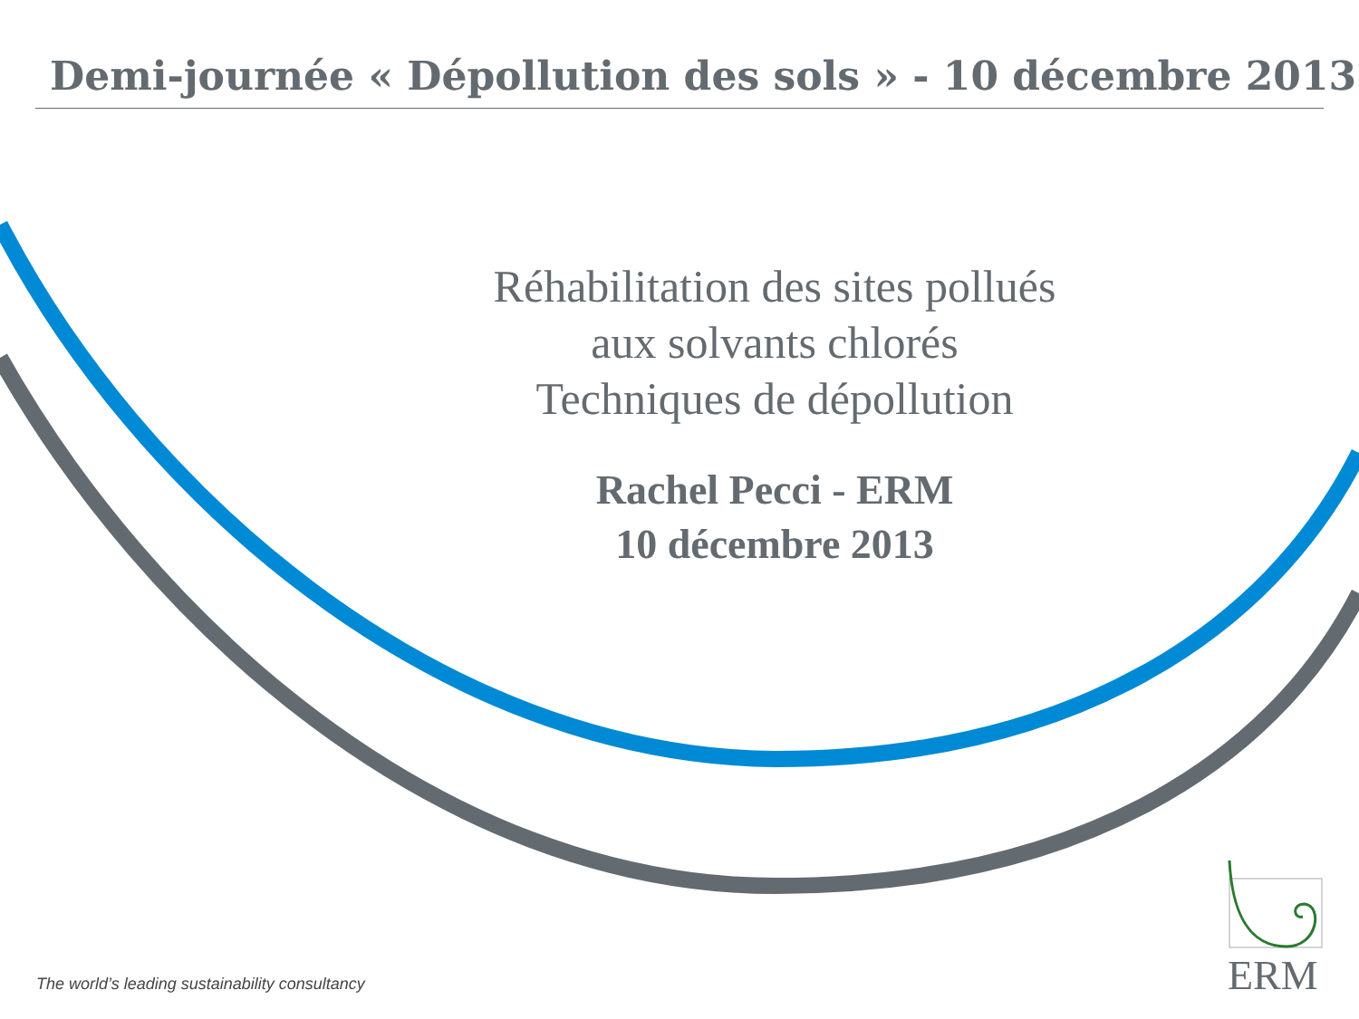Demi-journée « Dépollution des sols » - 10 décembre 2013
Réhabilitation des sites pollués
aux solvants chlorés
Techniques de dépollution
Rachel Pecci - ERM
10 décembre 2013
The world’s leading sustainability consultancy
ERM